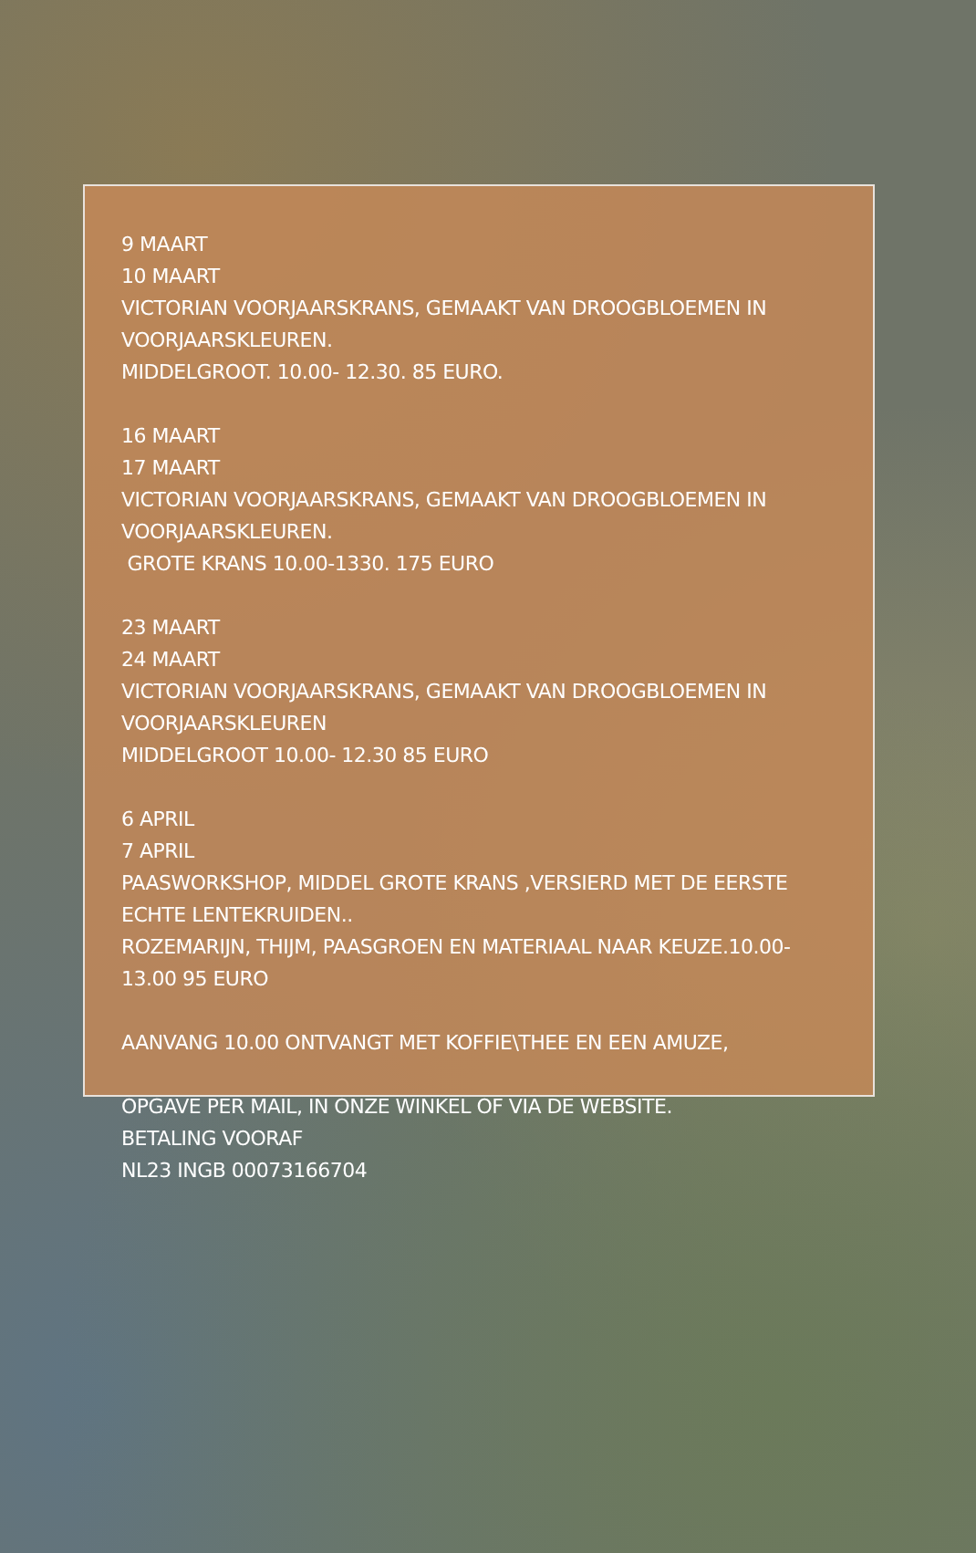9 MAART
10 MAART
VICTORIAN VOORJAARSKRANS, GEMAAKT VAN DROOGBLOEMEN IN VOORJAARSKLEUREN.
MIDDELGROOT. 10.00- 12.30. 85 EURO.
16 MAART
17 MAART
VICTORIAN VOORJAARSKRANS, GEMAAKT VAN DROOGBLOEMEN IN VOORJAARSKLEUREN.
GROTE KRANS 10.00-1330. 175 EURO
23 MAART
24 MAART
VICTORIAN VOORJAARSKRANS, GEMAAKT VAN DROOGBLOEMEN IN VOORJAARSKLEUREN
MIDDELGROOT 10.00- 12.30 85 EURO
6 APRIL
7 APRIL
PAASWORKSHOP, MIDDEL GROTE KRANS ,VERSIERD MET DE EERSTE ECHTE LENTEKRUIDEN..
ROZEMARIJN, THIJM, PAASGROEN EN MATERIAAL NAAR KEUZE.10.00-13.00 95 EURO
AANVANG 10.00 ONTVANGT MET KOFFIE\THEE EN EEN AMUZE,
OPGAVE PER MAIL, IN ONZE WINKEL OF VIA DE WEBSITE.
BETALING VOORAF
NL23 INGB 00073166704